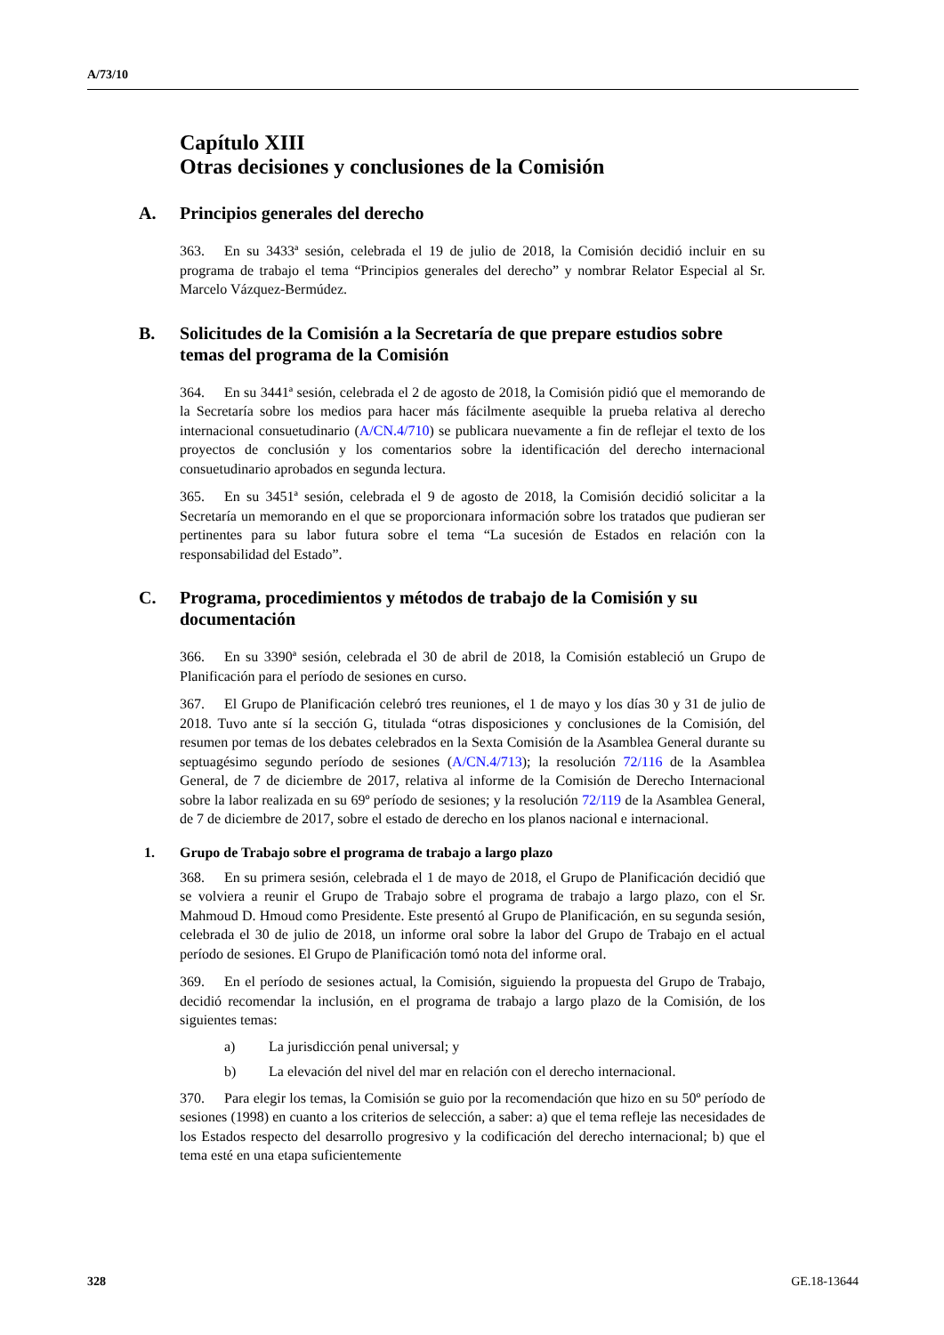A/73/10
Capítulo XIII
Otras decisiones y conclusiones de la Comisión
A. Principios generales del derecho
363. En su 3433ª sesión, celebrada el 19 de julio de 2018, la Comisión decidió incluir en su programa de trabajo el tema “Principios generales del derecho” y nombrar Relator Especial al Sr. Marcelo Vázquez-Bermúdez.
B. Solicitudes de la Comisión a la Secretaría de que prepare estudios sobre temas del programa de la Comisión
364. En su 3441ª sesión, celebrada el 2 de agosto de 2018, la Comisión pidió que el memorando de la Secretaría sobre los medios para hacer más fácilmente asequible la prueba relativa al derecho internacional consuetudinario (A/CN.4/710) se publicara nuevamente a fin de reflejar el texto de los proyectos de conclusión y los comentarios sobre la identificación del derecho internacional consuetudinario aprobados en segunda lectura.
365. En su 3451ª sesión, celebrada el 9 de agosto de 2018, la Comisión decidió solicitar a la Secretaría un memorando en el que se proporcionara información sobre los tratados que pudieran ser pertinentes para su labor futura sobre el tema “La sucesión de Estados en relación con la responsabilidad del Estado”.
C. Programa, procedimientos y métodos de trabajo de la Comisión y su documentación
366. En su 3390ª sesión, celebrada el 30 de abril de 2018, la Comisión estableció un Grupo de Planificación para el período de sesiones en curso.
367. El Grupo de Planificación celebró tres reuniones, el 1 de mayo y los días 30 y 31 de julio de 2018. Tuvo ante sí la sección G, titulada “otras disposiciones y conclusiones de la Comisión, del resumen por temas de los debates celebrados en la Sexta Comisión de la Asamblea General durante su septuagésimo segundo período de sesiones (A/CN.4/713); la resolución 72/116 de la Asamblea General, de 7 de diciembre de 2017, relativa al informe de la Comisión de Derecho Internacional sobre la labor realizada en su 69º período de sesiones; y la resolución 72/119 de la Asamblea General, de 7 de diciembre de 2017, sobre el estado de derecho en los planos nacional e internacional.
1. Grupo de Trabajo sobre el programa de trabajo a largo plazo
368. En su primera sesión, celebrada el 1 de mayo de 2018, el Grupo de Planificación decidió que se volviera a reunir el Grupo de Trabajo sobre el programa de trabajo a largo plazo, con el Sr. Mahmoud D. Hmoud como Presidente. Este presentó al Grupo de Planificación, en su segunda sesión, celebrada el 30 de julio de 2018, un informe oral sobre la labor del Grupo de Trabajo en el actual período de sesiones. El Grupo de Planificación tomó nota del informe oral.
369. En el período de sesiones actual, la Comisión, siguiendo la propuesta del Grupo de Trabajo, decidió recomendar la inclusión, en el programa de trabajo a largo plazo de la Comisión, de los siguientes temas:
a) La jurisdicción penal universal; y
b) La elevación del nivel del mar en relación con el derecho internacional.
370. Para elegir los temas, la Comisión se guio por la recomendación que hizo en su 50º período de sesiones (1998) en cuanto a los criterios de selección, a saber: a) que el tema refleje las necesidades de los Estados respecto del desarrollo progresivo y la codificación del derecho internacional; b) que el tema esté en una etapa suficientemente
328 GE.18-13644